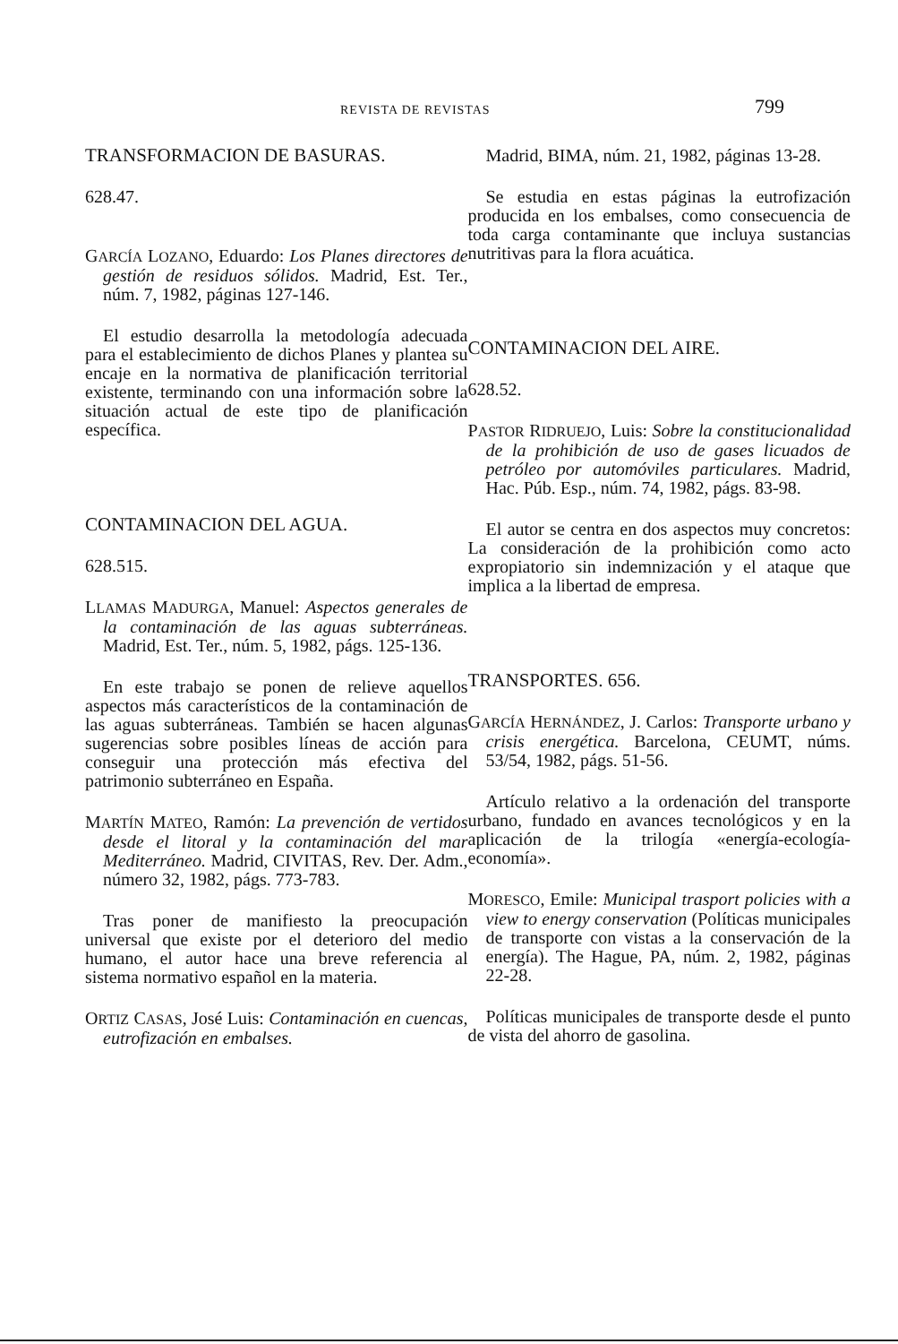REVISTA DE REVISTAS 799
TRANSFORMACION DE BASURAS.
628.47.
GARCÍA LOZANO, Eduardo: Los Planes directores de gestión de residuos sólidos. Madrid, Est. Ter., núm. 7, 1982, páginas 127-146.
El estudio desarrolla la metodología adecuada para el establecimiento de dichos Planes y plantea su encaje en la normativa de planificación territorial existente, terminando con una información sobre la situación actual de este tipo de planificación específica.
CONTAMINACION DEL AGUA.
628.515.
LLAMAS MADURGA, Manuel: Aspectos generales de la contaminación de las aguas subterráneas. Madrid, Est. Ter., núm. 5, 1982, págs. 125-136.
En este trabajo se ponen de relieve aquellos aspectos más característicos de la contaminación de las aguas subterráneas. También se hacen algunas sugerencias sobre posibles líneas de acción para conseguir una protección más efectiva del patrimonio subterráneo en España.
MARTÍN MATEO, Ramón: La prevención de vertidos desde el litoral y la contaminación del mar Mediterráneo. Madrid, CIVITAS, Rev. Der. Adm., número 32, 1982, págs. 773-783.
Tras poner de manifiesto la preocupación universal que existe por el deterioro del medio humano, el autor hace una breve referencia al sistema normativo español en la materia.
ORTIZ CASAS, José Luis: Contaminación en cuencas, eutrofización en embalses.
Madrid, BIMA, núm. 21, 1982, páginas 13-28.
Se estudia en estas páginas la eutrofización producida en los embalses, como consecuencia de toda carga contaminante que incluya sustancias nutritivas para la flora acuática.
CONTAMINACION DEL AIRE.
628.52.
PASTOR RIDRUEJO, Luis: Sobre la constitucionalidad de la prohibición de uso de gases licuados de petróleo por automóviles particulares. Madrid, Hac. Púb. Esp., núm. 74, 1982, págs. 83-98.
El autor se centra en dos aspectos muy concretos: La consideración de la prohibición como acto expropiatorio sin indemnización y el ataque que implica a la libertad de empresa.
TRANSPORTES. 656.
GARCÍA HERNÁNDEZ, J. Carlos: Transporte urbano y crisis energética. Barcelona, CEUMT, núms. 53/54, 1982, págs. 51-56.
Artículo relativo a la ordenación del transporte urbano, fundado en avances tecnológicos y en la aplicación de la trilogía «energía-ecología-economía».
MORESCO, Emile: Municipal trasport policies with a view to energy conservation (Políticas municipales de transporte con vistas a la conservación de la energía). The Hague, PA, núm. 2, 1982, páginas 22-28.
Políticas municipales de transporte desde el punto de vista del ahorro de gasolina.